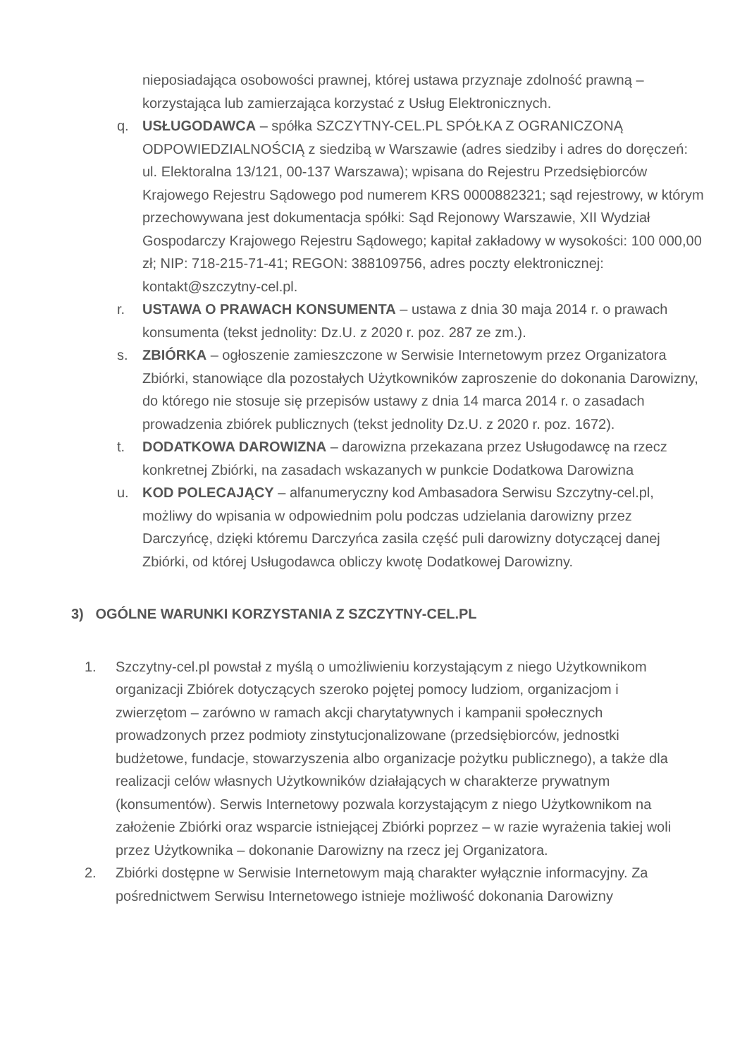nieposiadająca osobowości prawnej, której ustawa przyznaje zdolność prawną – korzystająca lub zamierzająca korzystać z Usług Elektronicznych.
q. USŁUGODAWCA – spółka SZCZYTNY-CEL.PL SPÓŁKA Z OGRANICZONĄ ODPOWIEDZIALNOŚCIĄ z siedzibą w Warszawie (adres siedziby i adres do doręczeń: ul. Elektoralna 13/121, 00-137 Warszawa); wpisana do Rejestru Przedsiębiorców Krajowego Rejestru Sądowego pod numerem KRS 0000882321; sąd rejestrowy, w którym przechowywana jest dokumentacja spółki: Sąd Rejonowy Warszawie, XII Wydział Gospodarczy Krajowego Rejestru Sądowego; kapitał zakładowy w wysokości: 100 000,00 zł; NIP: 718-215-71-41; REGON: 388109756, adres poczty elektronicznej: kontakt@szczytny-cel.pl.
r. USTAWA O PRAWACH KONSUMENTA – ustawa z dnia 30 maja 2014 r. o prawach konsumenta (tekst jednolity: Dz.U. z 2020 r. poz. 287 ze zm.).
s. ZBIÓRKA – ogłoszenie zamieszczone w Serwisie Internetowym przez Organizatora Zbiórki, stanowiące dla pozostałych Użytkowników zaproszenie do dokonania Darowizny, do którego nie stosuje się przepisów ustawy z dnia 14 marca 2014 r. o zasadach prowadzenia zbiórek publicznych (tekst jednolity Dz.U. z 2020 r. poz. 1672).
t. DODATKOWA DAROWIZNA – darowizna przekazana przez Usługodawcę na rzecz konkretnej Zbiórki, na zasadach wskazanych w punkcie Dodatkowa Darowizna
u. KOD POLECAJĄCY – alfanumeryczny kod Ambasadora Serwisu Szczytny-cel.pl, możliwy do wpisania w odpowiednim polu podczas udzielania darowizny przez Darczyńcę, dzięki któremu Darczyńca zasila część puli darowizny dotyczącej danej Zbiórki, od której Usługodawca obliczy kwotę Dodatkowej Darowizny.
3) OGÓLNE WARUNKI KORZYSTANIA Z SZCZYTNY-CEL.PL
1. Szczytny-cel.pl powstał z myślą o umożliwieniu korzystającym z niego Użytkownikom organizacji Zbiórek dotyczących szeroko pojętej pomocy ludziom, organizacjom i zwierzętom – zarówno w ramach akcji charytatywnych i kampanii społecznych prowadzonych przez podmioty zinstytucjonalizowane (przedsiębiorców, jednostki budżetowe, fundacje, stowarzyszenia albo organizacje pożytku publicznego), a także dla realizacji celów własnych Użytkowników działających w charakterze prywatnym (konsumentów). Serwis Internetowy pozwala korzystającym z niego Użytkownikom na założenie Zbiórki oraz wsparcie istniejącej Zbiórki poprzez – w razie wyrażenia takiej woli przez Użytkownika – dokonanie Darowizny na rzecz jej Organizatora.
2. Zbiórki dostępne w Serwisie Internetowym mają charakter wyłącznie informacyjny. Za pośrednictwem Serwisu Internetowego istnieje możliwość dokonania Darowizny